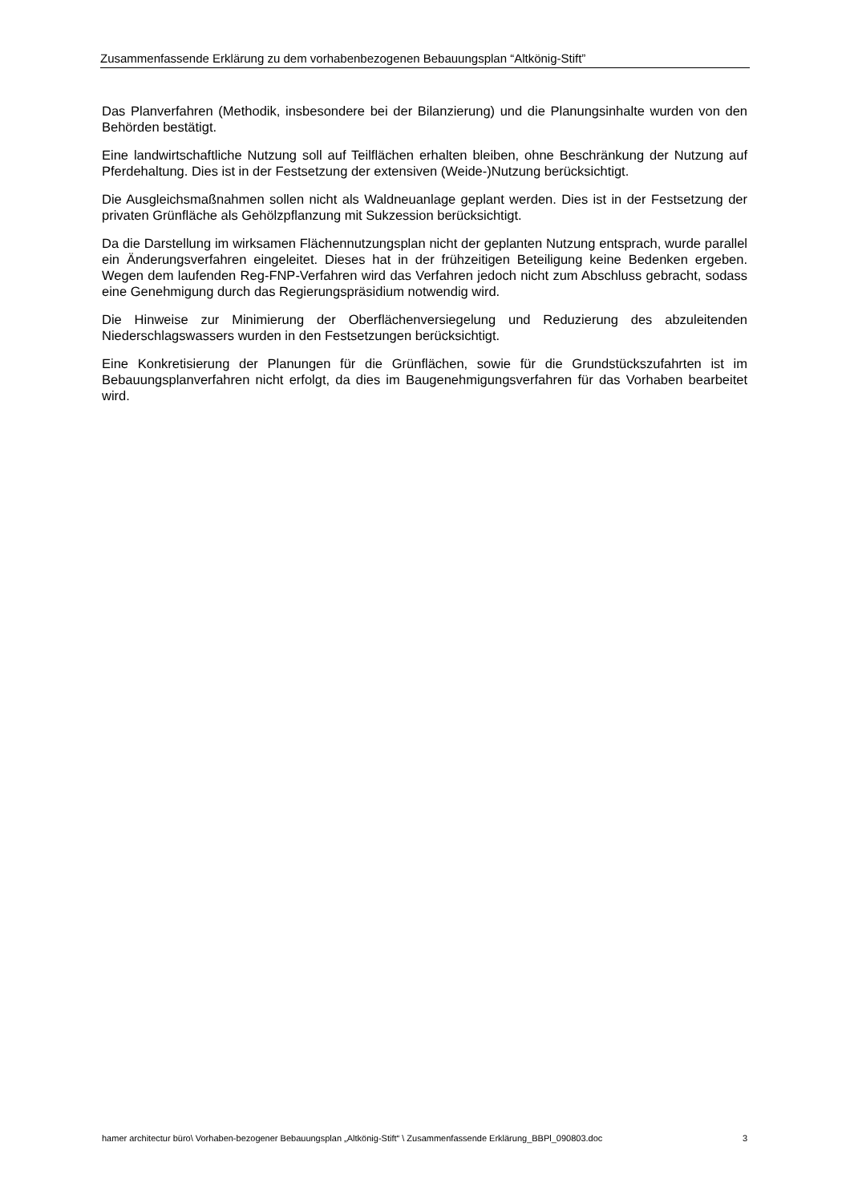Zusammenfassende Erklärung zu dem vorhabenbezogenen Bebauungsplan “Altkönig-Stift”
Das Planverfahren (Methodik, insbesondere bei der Bilanzierung) und die Planungsinhalte wurden von den Behörden bestätigt.
Eine landwirtschaftliche Nutzung soll auf Teilflächen erhalten bleiben, ohne Beschränkung der Nutzung auf Pferdehaltung. Dies ist in der Festsetzung der extensiven (Weide-)Nutzung berücksichtigt.
Die Ausgleichsmaßnahmen sollen nicht als Waldneuanlage geplant werden. Dies ist in der Festsetzung der privaten Grünfläche als Gehölzpflanzung mit Sukzession berücksichtigt.
Da die Darstellung im wirksamen Flächennutzungsplan nicht der geplanten Nutzung entsprach, wurde parallel ein Änderungsverfahren eingeleitet. Dieses hat in der frühzeitigen Beteiligung keine Bedenken ergeben. Wegen dem laufenden Reg-FNP-Verfahren wird das Verfahren jedoch nicht zum Abschluss gebracht, sodass eine Genehmigung durch das Regierungspräsidium notwendig wird.
Die Hinweise zur Minimierung der Oberflächenversiegelung und Reduzierung des abzuleitenden Niederschlagswassers wurden in den Festsetzungen berücksichtigt.
Eine Konkretisierung der Planungen für die Grünflächen, sowie für die Grundstückszufahrten ist im Bebauungsplanverfahren nicht erfolgt, da dies im Baugenehmigungsverfahren für das Vorhaben bearbeitet wird.
hamer architectur büro\ Vorhaben-bezogener Bebauungsplan „Altkönig-Stift“ \ Zusammenfassende Erklärung_BBPl_090803.doc 3